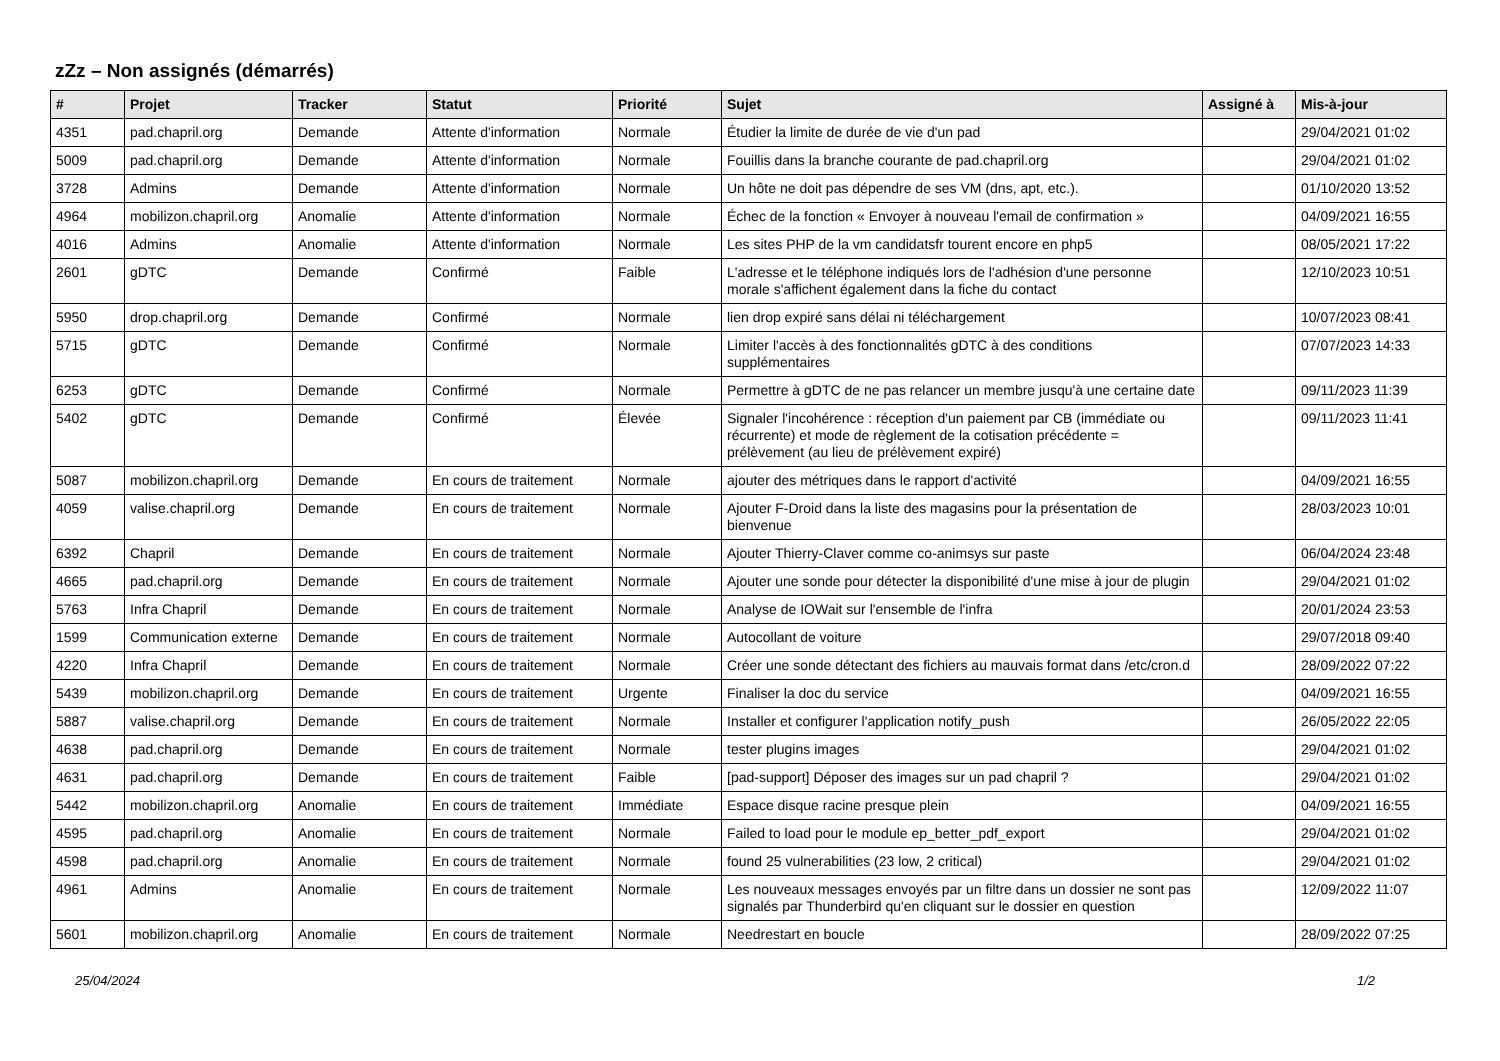zZz – Non assignés (démarrés)
| # | Projet | Tracker | Statut | Priorité | Sujet | Assigné à | Mis-à-jour |
| --- | --- | --- | --- | --- | --- | --- | --- |
| 4351 | pad.chapril.org | Demande | Attente d'information | Normale | Étudier la limite de durée de vie d'un pad | | 29/04/2021 01:02 |
| 5009 | pad.chapril.org | Demande | Attente d'information | Normale | Fouillis dans la branche courante de pad.chapril.org | | 29/04/2021 01:02 |
| 3728 | Admins | Demande | Attente d'information | Normale | Un hôte ne doit pas dépendre de ses VM (dns, apt, etc.). | | 01/10/2020 13:52 |
| 4964 | mobilizon.chapril.org | Anomalie | Attente d'information | Normale | Échec de la fonction « Envoyer à nouveau l'email de confirmation » | | 04/09/2021 16:55 |
| 4016 | Admins | Anomalie | Attente d'information | Normale | Les sites PHP de la vm candidatsfr tourent encore en php5 | | 08/05/2021 17:22 |
| 2601 | gDTC | Demande | Confirmé | Faible | L'adresse et le téléphone indiqués lors de l'adhésion d'une personne morale s'affichent également dans la fiche du contact | | 12/10/2023 10:51 |
| 5950 | drop.chapril.org | Demande | Confirmé | Normale | lien drop expiré sans délai ni téléchargement | | 10/07/2023 08:41 |
| 5715 | gDTC | Demande | Confirmé | Normale | Limiter l'accès à des fonctionnalités gDTC à des conditions supplémentaires | | 07/07/2023 14:33 |
| 6253 | gDTC | Demande | Confirmé | Normale | Permettre à gDTC de ne pas relancer un membre jusqu'à une certaine date | | 09/11/2023 11:39 |
| 5402 | gDTC | Demande | Confirmé | Élevée | Signaler l'incohérence : réception d'un paiement par CB (immédiate ou récurrente) et mode de règlement de la cotisation précédente = prélèvement (au lieu de prélèvement expiré) | | 09/11/2023 11:41 |
| 5087 | mobilizon.chapril.org | Demande | En cours de traitement | Normale | ajouter des métriques dans le rapport d'activité | | 04/09/2021 16:55 |
| 4059 | valise.chapril.org | Demande | En cours de traitement | Normale | Ajouter F-Droid dans la liste des magasins pour la présentation de bienvenue | | 28/03/2023 10:01 |
| 6392 | Chapril | Demande | En cours de traitement | Normale | Ajouter Thierry-Claver comme co-animsys sur paste | | 06/04/2024 23:48 |
| 4665 | pad.chapril.org | Demande | En cours de traitement | Normale | Ajouter une sonde pour détecter la disponibilité d'une mise à jour de plugin | | 29/04/2021 01:02 |
| 5763 | Infra Chapril | Demande | En cours de traitement | Normale | Analyse de IOWait sur l'ensemble de l'infra | | 20/01/2024 23:53 |
| 1599 | Communication externe | Demande | En cours de traitement | Normale | Autocollant de voiture | | 29/07/2018 09:40 |
| 4220 | Infra Chapril | Demande | En cours de traitement | Normale | Créer une sonde détectant des fichiers au mauvais format dans /etc/cron.d | | 28/09/2022 07:22 |
| 5439 | mobilizon.chapril.org | Demande | En cours de traitement | Urgente | Finaliser la doc du service | | 04/09/2021 16:55 |
| 5887 | valise.chapril.org | Demande | En cours de traitement | Normale | Installer et configurer l'application notify_push | | 26/05/2022 22:05 |
| 4638 | pad.chapril.org | Demande | En cours de traitement | Normale | tester plugins images | | 29/04/2021 01:02 |
| 4631 | pad.chapril.org | Demande | En cours de traitement | Faible | [pad-support] Déposer des images sur un pad chapril ? | | 29/04/2021 01:02 |
| 5442 | mobilizon.chapril.org | Anomalie | En cours de traitement | Immédiate | Espace disque racine presque plein | | 04/09/2021 16:55 |
| 4595 | pad.chapril.org | Anomalie | En cours de traitement | Normale | Failed to load pour le module ep_better_pdf_export | | 29/04/2021 01:02 |
| 4598 | pad.chapril.org | Anomalie | En cours de traitement | Normale | found 25 vulnerabilities (23 low, 2 critical) | | 29/04/2021 01:02 |
| 4961 | Admins | Anomalie | En cours de traitement | Normale | Les nouveaux messages envoyés par un filtre dans un dossier ne sont pas signalés par Thunderbird qu'en cliquant sur le dossier en question | | 12/09/2022 11:07 |
| 5601 | mobilizon.chapril.org | Anomalie | En cours de traitement | Normale | Needrestart en boucle | | 28/09/2022 07:25 |
25/04/2024 1/2